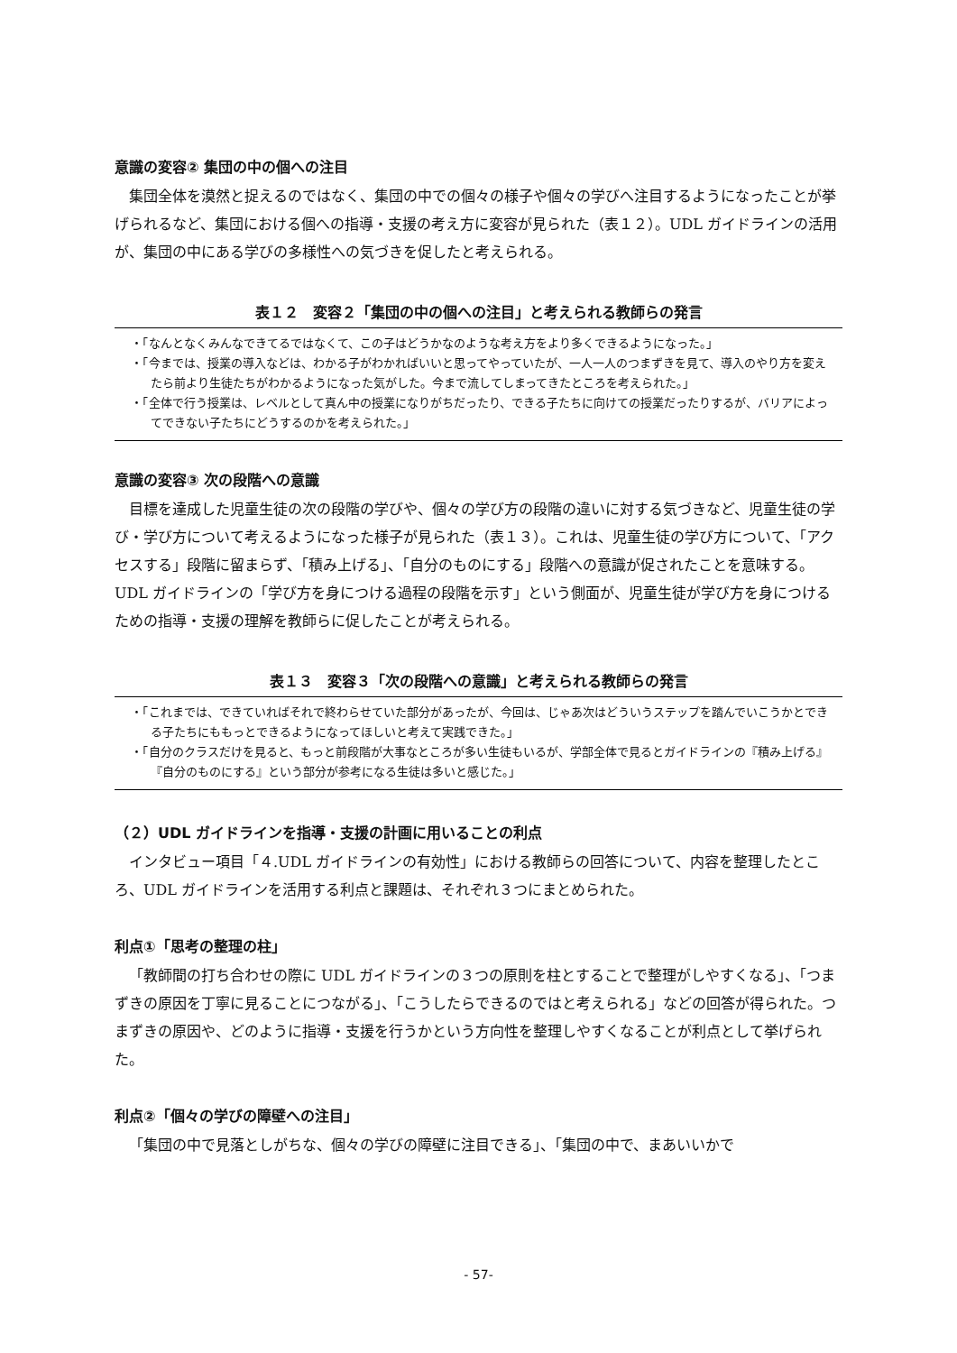意識の変容② 集団の中の個への注目
集団全体を漠然と捉えるのではなく、集団の中での個々の様子や個々の学びへ注目するようになったことが挙げられるなど、集団における個への指導・支援の考え方に変容が見られた（表１２）。UDL ガイドラインの活用が、集団の中にある学びの多様性への気づきを促したと考えられる。
表１２　変容２「集団の中の個への注目」と考えられる教師らの発言
| ・「なんとなくみんなできてるではなくて、この子はどうかなのような考え方をより多くできるようになった。」 ・「今までは、授業の導入などは、わかる子がわかればいいと思ってやっていたが、一人一人のつまずきを見て、導入のやり方を変えたら前より生徒たちがわかるようになった気がした。今まで流してしまってきたところを考えられた。」 ・「全体で行う授業は、レベルとして真ん中の授業になりがちだったり、できる子たちに向けての授業だったりするが、バリアによってできない子たちにどうするのかを考えられた。」 |
意識の変容③ 次の段階への意識
目標を達成した児童生徒の次の段階の学びや、個々の学び方の段階の違いに対する気づきなど、児童生徒の学び・学び方について考えるようになった様子が見られた（表１３）。これは、児童生徒の学び方について、「アクセスする」段階に留まらず、「積み上げる」、「自分のものにする」段階への意識が促されたことを意味する。UDL ガイドラインの「学び方を身につける過程の段階を示す」という側面が、児童生徒が学び方を身につけるための指導・支援の理解を教師らに促したことが考えられる。
表１３　変容３「次の段階への意識」と考えられる教師らの発言
| ・「これまでは、できていればそれで終わらせていた部分があったが、今回は、じゃあ次はどういうステップを踏んでいこうかとできる子たちにももっとできるようになってほしいと考えて実践できた。」 ・「自分のクラスだけを見ると、もっと前段階が大事なところが多い生徒もいるが、学部全体で見るとガイドラインの『積み上げる』『自分のものにする』という部分が参考になる生徒は多いと感じた。」 |
（２）UDL ガイドラインを指導・支援の計画に用いることの利点
インタビュー項目「４.UDL ガイドラインの有効性」における教師らの回答について、内容を整理したところ、UDL ガイドラインを活用する利点と課題は、それぞれ３つにまとめられた。
利点①「思考の整理の柱」
「教師間の打ち合わせの際に UDL ガイドラインの３つの原則を柱とすることで整理がしやすくなる」、「つまずきの原因を丁寧に見ることにつながる」、「こうしたらできるのではと考えられる」などの回答が得られた。つまずきの原因や、どのように指導・支援を行うかという方向性を整理しやすくなることが利点として挙げられた。
利点②「個々の学びの障壁への注目」
「集団の中で見落としがちな、個々の学びの障壁に注目できる」、「集団の中で、まあいいかで
- 57-